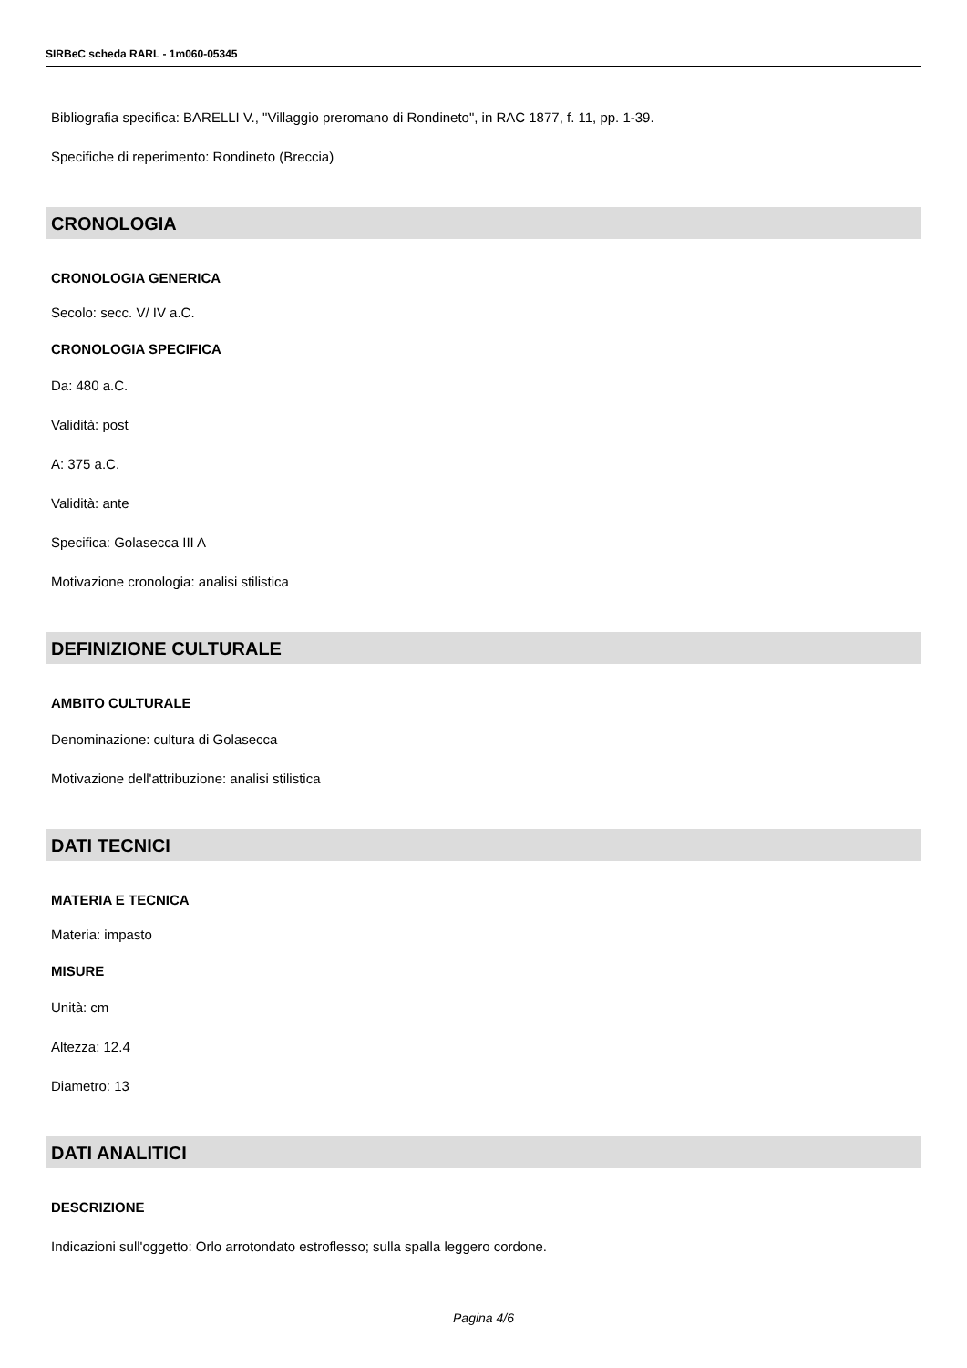SIRBeC scheda RARL - 1m060-05345
Bibliografia specifica: BARELLI V., "Villaggio preromano di Rondineto", in RAC 1877, f. 11, pp. 1-39.
Specifiche di reperimento: Rondineto (Breccia)
CRONOLOGIA
CRONOLOGIA GENERICA
Secolo: secc. V/ IV a.C.
CRONOLOGIA SPECIFICA
Da: 480 a.C.
Validità: post
A: 375 a.C.
Validità: ante
Specifica: Golasecca III A
Motivazione cronologia: analisi stilistica
DEFINIZIONE CULTURALE
AMBITO CULTURALE
Denominazione: cultura di Golasecca
Motivazione dell'attribuzione: analisi stilistica
DATI TECNICI
MATERIA E TECNICA
Materia: impasto
MISURE
Unità: cm
Altezza: 12.4
Diametro: 13
DATI ANALITICI
DESCRIZIONE
Indicazioni sull'oggetto: Orlo arrotondato estroflesso; sulla spalla leggero cordone.
Pagina 4/6